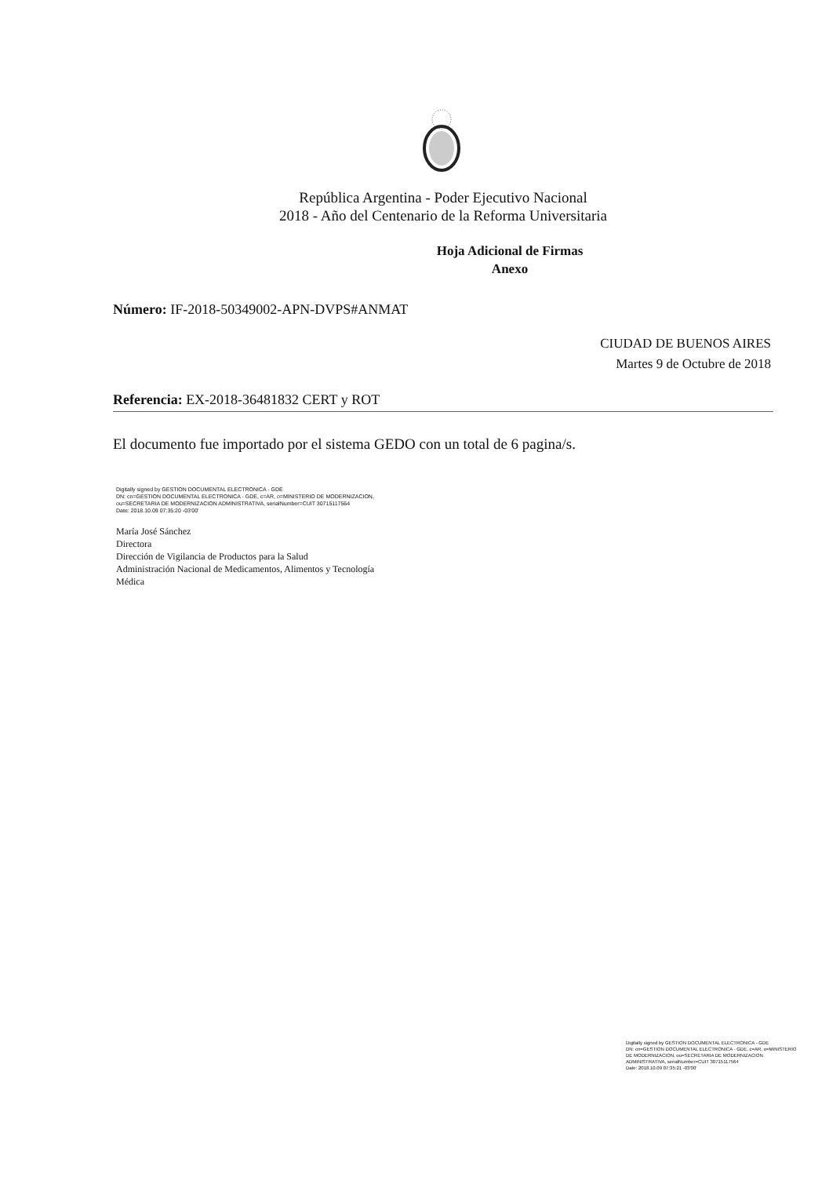República Argentina - Poder Ejecutivo Nacional
2018 - Año del Centenario de la Reforma Universitaria
Hoja Adicional de Firmas
Anexo
Número: IF-2018-50349002-APN-DVPS#ANMAT
CIUDAD DE BUENOS AIRES
Martes 9 de Octubre de 2018
Referencia: EX-2018-36481832 CERT y ROT
El documento fue importado por el sistema GEDO con un total de 6 pagina/s.
Digitally signed by GESTION DOCUMENTAL ELECTRONICA - GDE
DN: cn=GESTION DOCUMENTAL ELECTRONICA - GDE, c=AR, o=MINISTERIO DE MODERNIZACION,
ou=SECRETARIA DE MODERNIZACION ADMINISTRATIVA, serialNumber=CUIT 30715117564
Date: 2018.10.09 07:35:20 -03'00'
María José Sánchez
Directora
Dirección de Vigilancia de Productos para la Salud
Administración Nacional de Medicamentos, Alimentos y Tecnología
Médica
Digitally signed by GESTION DOCUMENTAL ELECTRONICA - GDE
DN: cn=GESTION DOCUMENTAL ELECTRONICA - GDE, c=AR, o=MINISTERIO DE MODERNIZACION, ou=SECRETARIA DE MODERNIZACION ADMINISTRATIVA, serialNumber=CUIT 30715117564
Date: 2018.10.09 07:35:21 -03'00'